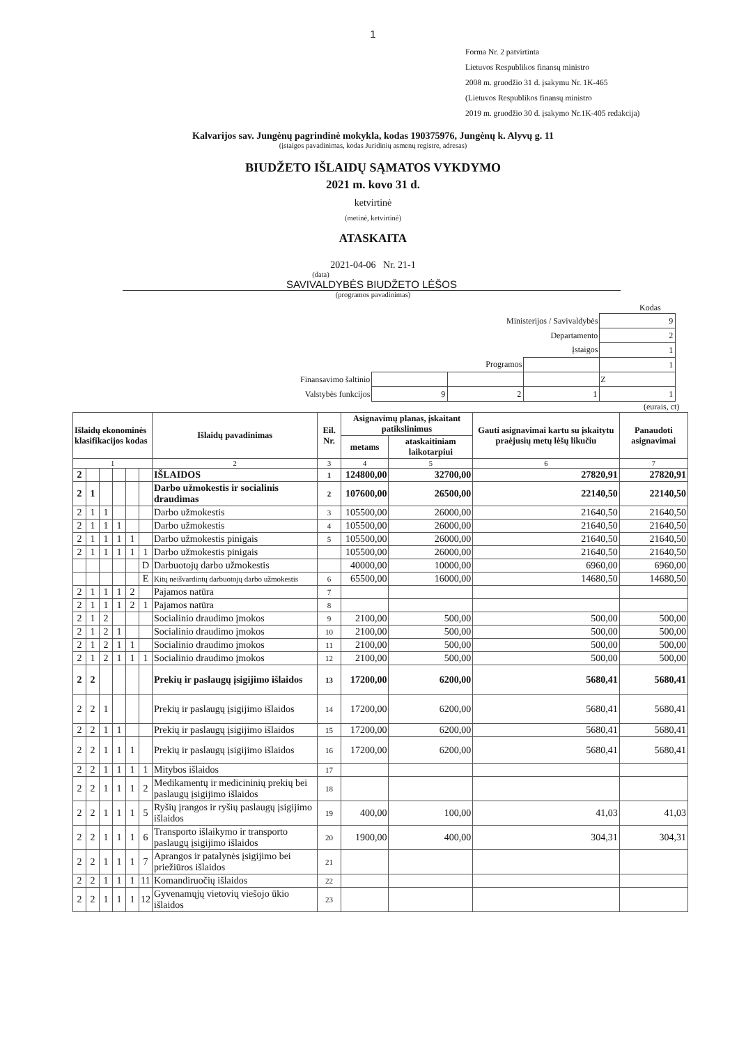1
Forma Nr. 2 patvirtinta
Lietuvos Respublikos finansų ministro
2008 m. gruodžio 31 d. įsakymu Nr. 1K-465
(Lietuvos Respublikos finansų ministro
2019 m. gruodžio 30 d. įsakymo Nr.1K-405 redakcija)
Kalvarijos sav. Jungėnų pagrindinė mokykla, kodas 190375976, Jungėnų k. Alyvų g. 11
(įstaigos pavadinimas, kodas Juridinių asmenų registre, adresas)
BIUDŽETO IŠLAIDŲ SĄMATOS VYKDYMO
2021 m. kovo 31 d.
ketvirtinė
(metinė, ketvirtinė)
ATASKAITA
2021-04-06 Nr. 21-1
(data)
SAVIVALDYBĖS BIUDŽETO LĖŠOS
(programos pavadinimas)
Kodas
| Ministerijos / Savivaldybės | | | | 9 |
| Departamento | | | | 2 |
| Įstaigos | | | | 1 |
| Programos | | | | 1 |
| Finansavimo šaltinio | | | | Z |
| Valstybės funkcijos | 9 | 2 | 1 | 1 |
(eurais, ct)
| Išlaidų ekonominės klasifikacijos kodas | | | | | | Išlaidų pavadinimas | Eil. Nr. | Asignavimų planas, įskaitant patikslinimus | | Gauti asignavimai kartu su įskaitytu praėjusių metų lėšų likučiu | Panaudoti asignavimai |
| --- | --- | --- | --- | --- | --- | --- | --- | --- | --- | --- | --- |
| | | | | | | | | metams | ataskaitiniam laikotarpiui | | |
| 1 | | | | | | 2 | 3 | 4 | 5 | 6 | 7 |
| 2 | | | | | | IŠLAIDOS | 1 | 124800,00 | 32700,00 | 27820,91 | 27820,91 |
| 2 | 1 | | | | | Darbo užmokestis ir socialinis draudimas | 2 | 107600,00 | 26500,00 | 22140,50 | 22140,50 |
| 2 | 1 | 1 | | | | Darbo užmokestis | 3 | 105500,00 | 26000,00 | 21640,50 | 21640,50 |
| 2 | 1 | 1 | 1 | | | Darbo užmokestis | 4 | 105500,00 | 26000,00 | 21640,50 | 21640,50 |
| 2 | 1 | 1 | 1 | 1 | | Darbo užmokestis pinigais | 5 | 105500,00 | 26000,00 | 21640,50 | 21640,50 |
| 2 | 1 | 1 | 1 | 1 | 1 | Darbo užmokestis pinigais | | 105500,00 | 26000,00 | 21640,50 | 21640,50 |
| | | | | | D | Darbuotojų darbo užmokestis | | 40000,00 | 10000,00 | 6960,00 | 6960,00 |
| | | | | | E | Kitų neišvardintų darbuotojų darbo užmokestis | 6 | 65500,00 | 16000,00 | 14680,50 | 14680,50 |
| 2 | 1 | 1 | 1 | 2 | | Pajamos natūra | 7 | | | | |
| 2 | 1 | 1 | 1 | 2 | 1 | Pajamos natūra | 8 | | | | |
| 2 | 1 | 2 | | | | Socialinio draudimo įmokos | 9 | 2100,00 | 500,00 | 500,00 | 500,00 |
| 2 | 1 | 2 | 1 | | | Socialinio draudimo įmokos | 10 | 2100,00 | 500,00 | 500,00 | 500,00 |
| 2 | 1 | 2 | 1 | 1 | | Socialinio draudimo įmokos | 11 | 2100,00 | 500,00 | 500,00 | 500,00 |
| 2 | 1 | 2 | 1 | 1 | 1 | Socialinio draudimo įmokos | 12 | 2100,00 | 500,00 | 500,00 | 500,00 |
| 2 | 2 | | | | | Prekių ir paslaugų įsigijimo išlaidos | 13 | 17200,00 | 6200,00 | 5680,41 | 5680,41 |
| 2 | 2 | 1 | | | | Prekių ir paslaugų įsigijimo išlaidos | 14 | 17200,00 | 6200,00 | 5680,41 | 5680,41 |
| 2 | 2 | 1 | 1 | | | Prekių ir paslaugų įsigijimo išlaidos | 15 | 17200,00 | 6200,00 | 5680,41 | 5680,41 |
| 2 | 2 | 1 | 1 | 1 | | Prekių ir paslaugų įsigijimo išlaidos | 16 | 17200,00 | 6200,00 | 5680,41 | 5680,41 |
| 2 | 2 | 1 | 1 | 1 | 1 | Mitybos išlaidos | 17 | | | | |
| 2 | 2 | 1 | 1 | 1 | 2 | Medikamentų ir medicininių prekių bei paslaugų įsigijimo išlaidos | 18 | | | | |
| 2 | 2 | 1 | 1 | 1 | 5 | Ryšių įrangos ir ryšių paslaugų įsigijimo išlaidos | 19 | 400,00 | 100,00 | 41,03 | 41,03 |
| 2 | 2 | 1 | 1 | 1 | 6 | Transporto išlaikymo ir transporto paslaugų įsigijimo išlaidos | 20 | 1900,00 | 400,00 | 304,31 | 304,31 |
| 2 | 2 | 1 | 1 | 1 | 7 | Aprangos ir patalynės įsigijimo bei priežiūros išlaidos | 21 | | | | |
| 2 | 2 | 1 | 1 | 1 | 11 | Komandiruočių išlaidos | 22 | | | | |
| 2 | 2 | 1 | 1 | 1 | 12 | Gyvenamųjų vietovių viešojo ūkio išlaidos | 23 | | | | |